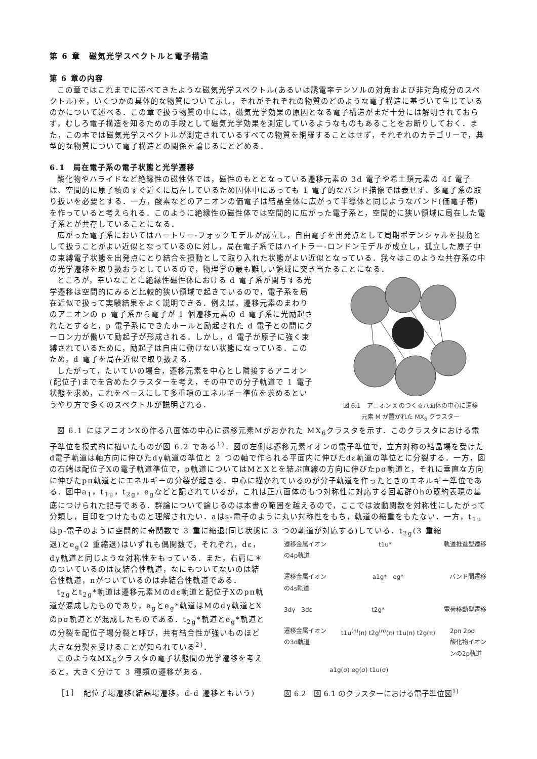第 6 章　磁気光学スペクトルと電子構造
第 6 章の内容
この章ではこれまでに述べてきたような磁気光学スペクトル(あるいは誘電率テンソルの対角および非対角成分のスペクトル)を，いくつかの具体的な物質について示し，それがそれぞれの物質のどのような電子構造に基づいて生じているのかについて述べる．この章で扱う物質の中には，磁気光学効果の原因となる電子構造がまだ十分には解明されておらず，むしろ電子構造を知るための手段として磁気光学効果を測定しているようなものもあることをお断りしておく．また，この本では磁気光学スペクトルが測定されているすべての物質を網羅することはせず，それぞれのカテゴリーで，典型的な物質について電子構造との関係を論じるにとどめる．
6.1　局在電子系の電子状態と光学遷移
酸化物やハライドなど絶縁性の磁性体では，磁性のもととなっている遷移元素の 3d 電子や希土類元素の 4f 電子は、空間的に原子核のすぐ近くに局在しているため固体中にあっても 1 電子的なバンド描像では表せず、多電子系の取り扱いを必要とする．一方，酸素などのアニオンの価電子は結晶全体に広がって半導体と同じようなバンド(価電子帯)を作っていると考えられる．このように絶縁性の磁性体では空間的に広がった電子系と，空間的に狭い領域に局在した電子系とが共存していることになる．
広がった電子系においてはハートリー-フォックモデルが成立し，自由電子を出発点として周期ポテンシャルを摂動として扱うことがよい近似となっているのに対し，局在電子系ではハイトラー-ロンドンモデルが成立し，孤立した原子中の束縛電子状態を出発点にとり結合を摂動として取り入れた状態がよい近似となっている．我々はこのような共存系の中の光学遷移を取り扱おうとしているので，物理学の最も難しい領域に突き当たることになる．
ところが，幸いなことに絶縁性磁性体における d 電子系が関与する光学遷移は空間的にみると比較的狭い領域で起きているので，電子系を局在近似で扱って実験結果をよく説明できる．例えば，遷移元素のまわりのアニオンの p 電子系から電子が 1 個遷移元素の d 電子系に光励起されたとすると，p 電子系にできたホールと励起された d 電子との間にクーロン力が働いて励起子が形成される．しかし，d 電子が原子に強く束縛されているために，励起子は自由に動けない状態になっている．このため，d 電子を局在近似で取り扱える．
したがって，たいていの場合，遷移元素を中心とし隣接するアニオン(配位子)までを含めたクラスターを考え，その中での分子軌道で 1 電子状態を求め，これをベースにして多重項のエネルギー準位を求めるというやり方で多くのスペクトルが説明される．
図 6.1　アニオン X のつくる八面体の中心に遷移
元素 M が置かれた MX<sub>6</sub> クラスター
図 6.1 にはアニオンXの作る八面体の中心に遷移元素Mがおかれた MX<sub>6</sub>クラスタを示す．このクラスタにおける電子準位を摸式的に描いたものが図 6.2 である<sup>1)</sup>．図の左側は遷移元素イオンの電子準位で，立方対称の結晶場を受けたd電子軌道は軸方向に伸びたdγ軌道の準位と 2 つの軸で作られる平面内に伸びたdε軌道の準位とに分裂する．一方，図の右端は配位子Xの電子軌道準位で，p軌道についてはMとXとを結ぶ直線の方向に伸びたpσ軌道と，それに垂直な方向に伸びたpπ軌道とにエネルギーの分裂が起きる．中心に描かれているのが分子軌道を作ったときのエネルギー準位である．図中a<sub>1</sub>，t<sub>1u</sub>，t<sub>2g</sub>，e<sub>g</sub>などと記されているが，これは正八面体のもつ対称性に対応する回転群Ohの既約表現の基底につけられた記号である．群論について論じるのは本書の範囲を越えるので，ここでは波動関数を対称性にしたがって分類し，目印をつけたものと理解されたい．aはs-電子のように丸い対称性をもち，軌道の縮重をもたない．一方，t<sub>1u</sub>はp-電子のように空間的に奇関数で 3 重に縮退(同じ状態に 3 つの軌道が対応する)している．t<sub>2g</sub>(3 重縮
退)とe<sub>g</sub>(2 重縮退)はいずれも偶関数で，それぞれ，dε，dγ軌道と同じような対称性をもっている．また，右肩に＊のついているのは反結合性軌道，なにもついてないのは結合性軌道，nがついているのは非結合性軌道である．
t<sub>2g</sub>とt<sub>2g</sub>*軌道は遷移元素Mのdε軌道と配位子Xのpπ軌道が混成したものであり，e<sub>g</sub>とe<sub>g</sub>*軌道はMのdγ軌道とXのpσ軌道とが混成したものである．t<sub>2g</sub>*軌道とe<sub>g</sub>*軌道との分裂を配位子場分裂と呼び，共有結合性が強いものほど大きな分裂を受けることが知られている<sup>2)</sup>．
このようなMX<sub>6</sub>クラスタの電子状態間の光学遷移を考えると，大きく分けて 3 種類の遷移がある．
［1］　配位子場遷移(結晶場遷移，d-d 遷移ともいう)
遷移金属イオン
の4p軌道 t1u* 軌道推進型遷移
遷移金属イオン
の4s軌道 a1g*　eg* バンド間遷移
3dγ　3dε t2g* 電荷移動型遷移
遷移金属イオン
の3d軌道 t1u<sup>(n)</sup>(π) t2g<sup>(n)</sup>(π) t1u(π) t2g(π) 2pπ 2pσ
酸化物イオン
ンの2p軌道
a1g(σ) eg(σ) t1u(σ)
図 6.2　図 6.1 のクラスターにおける電子準位図<sup>1)</sup>